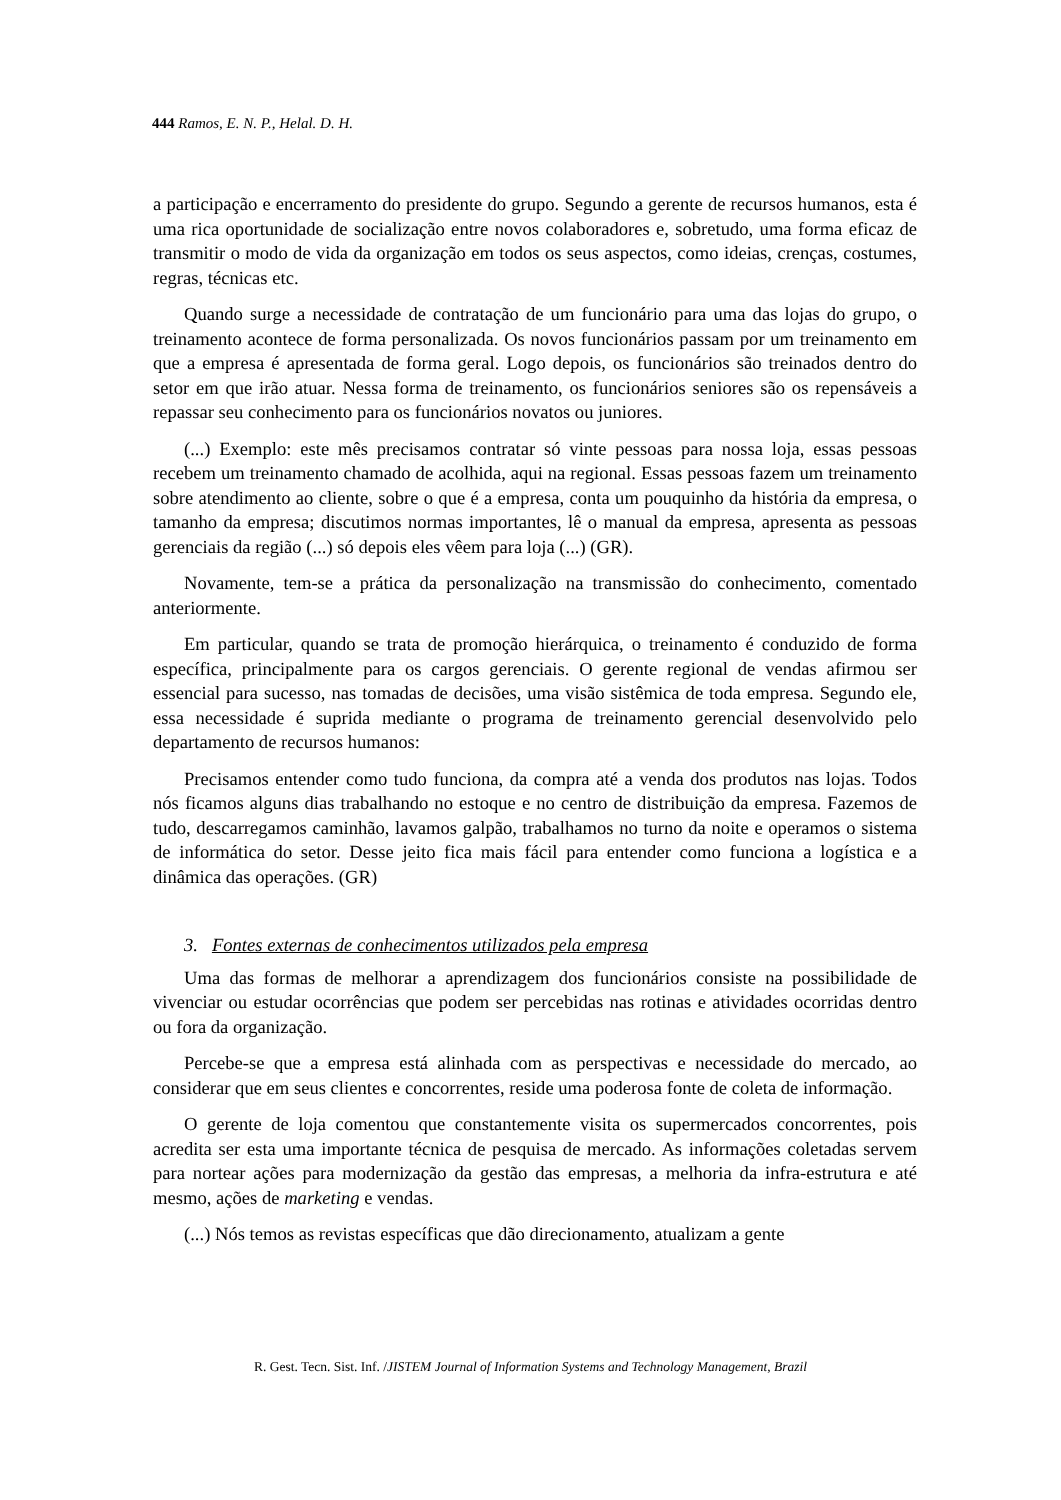444 Ramos, E. N. P., Helal. D. H.
a participação e encerramento do presidente do grupo. Segundo a gerente de recursos humanos, esta é uma rica oportunidade de socialização entre novos colaboradores e, sobretudo, uma forma eficaz de transmitir o modo de vida da organização em todos os seus aspectos, como ideias, crenças, costumes, regras, técnicas etc.
Quando surge a necessidade de contratação de um funcionário para uma das lojas do grupo, o treinamento acontece de forma personalizada. Os novos funcionários passam por um treinamento em que a empresa é apresentada de forma geral. Logo depois, os funcionários são treinados dentro do setor em que irão atuar. Nessa forma de treinamento, os funcionários seniores são os repensáveis a repassar seu conhecimento para os funcionários novatos ou juniores.
(...) Exemplo: este mês precisamos contratar só vinte pessoas para nossa loja, essas pessoas recebem um treinamento chamado de acolhida, aqui na regional. Essas pessoas fazem um treinamento sobre atendimento ao cliente, sobre o que é a empresa, conta um pouquinho da história da empresa, o tamanho da empresa; discutimos normas importantes, lê o manual da empresa, apresenta as pessoas gerenciais da região (...) só depois eles vêem para loja (...) (GR).
Novamente, tem-se a prática da personalização na transmissão do conhecimento, comentado anteriormente.
Em particular, quando se trata de promoção hierárquica, o treinamento é conduzido de forma específica, principalmente para os cargos gerenciais. O gerente regional de vendas afirmou ser essencial para sucesso, nas tomadas de decisões, uma visão sistêmica de toda empresa. Segundo ele, essa necessidade é suprida mediante o programa de treinamento gerencial desenvolvido pelo departamento de recursos humanos:
Precisamos entender como tudo funciona, da compra até a venda dos produtos nas lojas. Todos nós ficamos alguns dias trabalhando no estoque e no centro de distribuição da empresa. Fazemos de tudo, descarregamos caminhão, lavamos galpão, trabalhamos no turno da noite e operamos o sistema de informática do setor. Desse jeito fica mais fácil para entender como funciona a logística e a dinâmica das operações. (GR)
3. Fontes externas de conhecimentos utilizados pela empresa
Uma das formas de melhorar a aprendizagem dos funcionários consiste na possibilidade de vivenciar ou estudar ocorrências que podem ser percebidas nas rotinas e atividades ocorridas dentro ou fora da organização.
Percebe-se que a empresa está alinhada com as perspectivas e necessidade do mercado, ao considerar que em seus clientes e concorrentes, reside uma poderosa fonte de coleta de informação.
O gerente de loja comentou que constantemente visita os supermercados concorrentes, pois acredita ser esta uma importante técnica de pesquisa de mercado. As informações coletadas servem para nortear ações para modernização da gestão das empresas, a melhoria da infra-estrutura e até mesmo, ações de marketing e vendas.
(...) Nós temos as revistas específicas que dão direcionamento, atualizam a gente
R. Gest. Tecn. Sist. Inf. /JISTEM Journal of Information Systems and Technology Management, Brazil